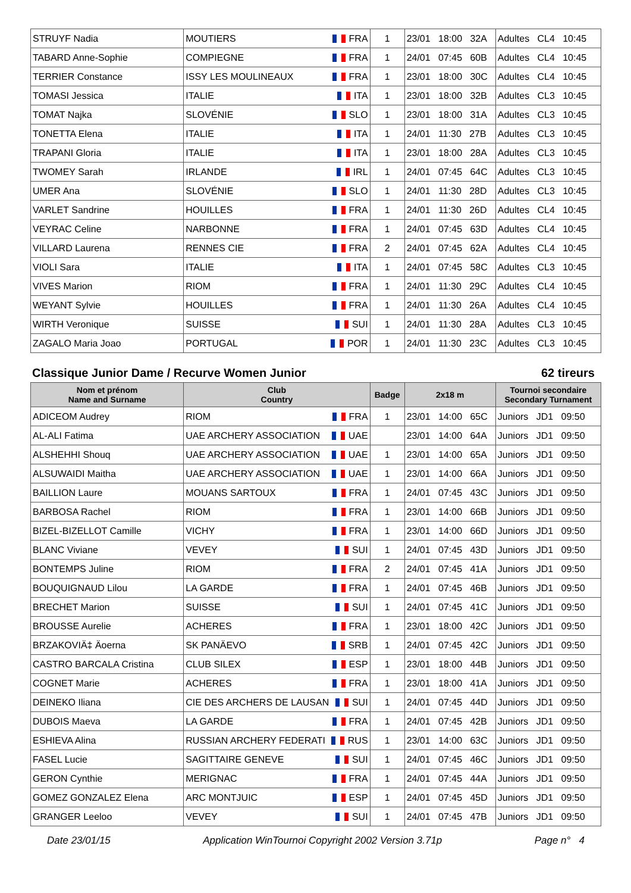| STRUYF Nadia | MOUTIERS FRA | 1 | 23/01 18:00 32A | Adultes CL4 10:45 |
| TABARD Anne-Sophie | COMPIEGNE FRA | 1 | 24/01 07:45 60B | Adultes CL4 10:45 |
| TERRIER Constance | ISSY LES MOULINEAUX FRA | 1 | 23/01 18:00 30C | Adultes CL4 10:45 |
| TOMASI Jessica | ITALIE ITA | 1 | 23/01 18:00 32B | Adultes CL3 10:45 |
| TOMAT Najka | SLOVÉNIE SLO | 1 | 23/01 18:00 31A | Adultes CL3 10:45 |
| TONETTA Elena | ITALIE ITA | 1 | 24/01 11:30 27B | Adultes CL3 10:45 |
| TRAPANI Gloria | ITALIE ITA | 1 | 23/01 18:00 28A | Adultes CL3 10:45 |
| TWOMEY Sarah | IRLANDE IRL | 1 | 24/01 07:45 64C | Adultes CL3 10:45 |
| UMER Ana | SLOVÉNIE SLO | 1 | 24/01 11:30 28D | Adultes CL3 10:45 |
| VARLET Sandrine | HOUILLES FRA | 1 | 24/01 11:30 26D | Adultes CL4 10:45 |
| VEYRAC Celine | NARBONNE FRA | 1 | 24/01 07:45 63D | Adultes CL4 10:45 |
| VILLARD Laurena | RENNES CIE FRA | 2 | 24/01 07:45 62A | Adultes CL4 10:45 |
| VIOLI Sara | ITALIE ITA | 1 | 24/01 07:45 58C | Adultes CL3 10:45 |
| VIVES Marion | RIOM FRA | 1 | 24/01 11:30 29C | Adultes CL4 10:45 |
| WEYANT Sylvie | HOUILLES FRA | 1 | 24/01 11:30 26A | Adultes CL4 10:45 |
| WIRTH Veronique | SUISSE SUI | 1 | 24/01 11:30 28A | Adultes CL3 10:45 |
| ZAGALO Maria Joao | PORTUGAL POR | 1 | 24/01 11:30 23C | Adultes CL3 10:45 |
Classique Junior Dame / Recurve Women Junior 62 tireurs
| Nom et prénom Name and Surname | Club Country | Badge | 2x18 m | Tournoi secondaire Secondary Turnament |
| --- | --- | --- | --- | --- |
| ADICEOM Audrey | RIOM FRA | 1 | 23/01 14:00 65C | Juniors JD1 09:50 |
| AL-ALI Fatima | UAE ARCHERY ASSOCIATION UAE | | 23/01 14:00 64A | Juniors JD1 09:50 |
| ALSHEHHI Shouq | UAE ARCHERY ASSOCIATION UAE | 1 | 23/01 14:00 65A | Juniors JD1 09:50 |
| ALSUWAIDI Maitha | UAE ARCHERY ASSOCIATION UAE | 1 | 23/01 14:00 66A | Juniors JD1 09:50 |
| BAILLION Laure | MOUANS SARTOUX FRA | 1 | 24/01 07:45 43C | Juniors JD1 09:50 |
| BARBOSA Rachel | RIOM FRA | 1 | 23/01 14:00 66B | Juniors JD1 09:50 |
| BIZEL-BIZELLOT Camille | VICHY FRA | 1 | 23/01 14:00 66D | Juniors JD1 09:50 |
| BLANC Viviane | VEVEY SUI | 1 | 24/01 07:45 43D | Juniors JD1 09:50 |
| BONTEMPS Juline | RIOM FRA | 2 | 24/01 07:45 41A | Juniors JD1 09:50 |
| BOUQUIGNAUD Lilou | LA GARDE FRA | 1 | 24/01 07:45 46B | Juniors JD1 09:50 |
| BRECHET Marion | SUISSE SUI | 1 | 24/01 07:45 41C | Juniors JD1 09:50 |
| BROUSSE Aurelie | ACHERES FRA | 1 | 23/01 18:00 42C | Juniors JD1 09:50 |
| BRZAKOVIÄ‡ Äoerna | SK PANÄEVO SRB | 1 | 24/01 07:45 42C | Juniors JD1 09:50 |
| CASTRO BARCALA Cristina | CLUB SILEX ESP | 1 | 23/01 18:00 44B | Juniors JD1 09:50 |
| COGNET Marie | ACHERES FRA | 1 | 23/01 18:00 41A | Juniors JD1 09:50 |
| DEINEKO Iliana | CIE DES ARCHERS DE LAUSAN SUI | 1 | 24/01 07:45 44D | Juniors JD1 09:50 |
| DUBOIS Maeva | LA GARDE FRA | 1 | 24/01 07:45 42B | Juniors JD1 09:50 |
| ESHIEVA Alina | RUSSIAN ARCHERY FEDERATI RUS | 1 | 23/01 14:00 63C | Juniors JD1 09:50 |
| FASEL Lucie | SAGITTAIRE GENEVE SUI | 1 | 24/01 07:45 46C | Juniors JD1 09:50 |
| GERON Cynthie | MERIGNAC FRA | 1 | 24/01 07:45 44A | Juniors JD1 09:50 |
| GOMEZ GONZALEZ Elena | ARC MONTJUIC ESP | 1 | 24/01 07:45 45D | Juniors JD1 09:50 |
| GRANGER Leeloo | VEVEY SUI | 1 | 24/01 07:45 47B | Juniors JD1 09:50 |
Date 23/01/15 Application WinTournoi Copyright 2002 Version 3.71p Page n° 4